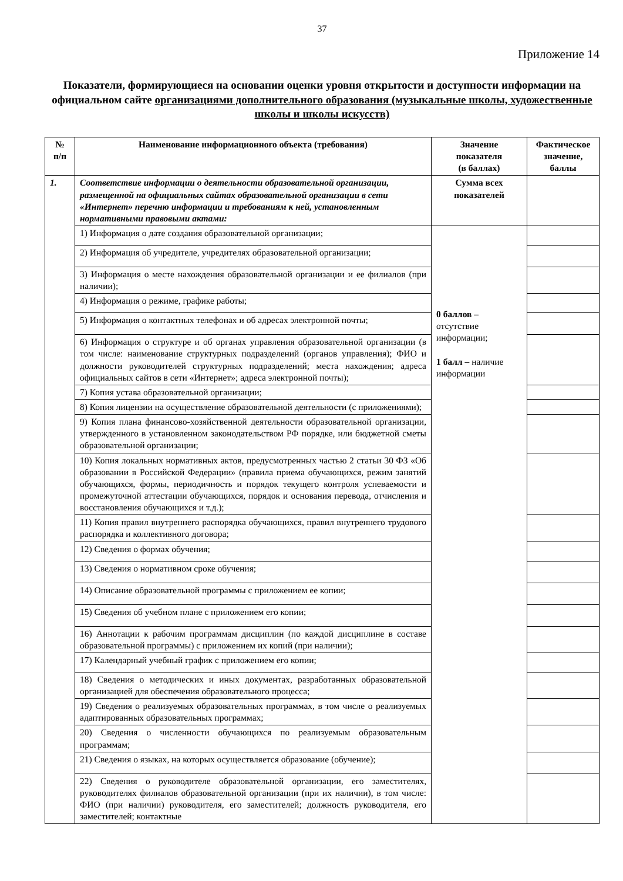37
Приложение 14
Показатели, формирующиеся на основании оценки уровня открытости и доступности информации на официальном сайте организациями дополнительного образования (музыкальные школы, художественные школы и школы искусств)
| № п/п | Наименование информационного объекта (требования) | Значение показателя (в баллах) | Фактическое значение, баллы |
| --- | --- | --- | --- |
| 1. | Соответствие информации о деятельности образовательной организации, размещенной на официальных сайтах образовательной организации в сети «Интернет» перечню информации и требованиям к ней, установленным нормативными правовыми актами: | Сумма всех показателей | |
| | 1) Информация о дате создания образовательной организации; | 0 баллов – отсутствие информации; 1 балл – наличие информации | |
| | 2) Информация об учредителе, учредителях образовательной организации; | | |
| | 3) Информация о месте нахождения образовательной организации и ее филиалов (при наличии); | | |
| | 4) Информация о режиме, графике работы; | | |
| | 5) Информация о контактных телефонах и об адресах электронной почты; | | |
| | 6) Информация о структуре и об органах управления образовательной организации (в том числе: наименование структурных подразделений (органов управления); ФИО и должности руководителей структурных подразделений; места нахождения; адреса официальных сайтов в сети «Интернет»; адреса электронной почты); | | |
| | 7) Копия устава образовательной организации; | | |
| | 8) Копия лицензии на осуществление образовательной деятельности (с приложениями); | | |
| | 9) Копия плана финансово-хозяйственной деятельности образовательной организации, утвержденного в установленном законодательством РФ порядке, или бюджетной сметы образовательной организации; | | |
| | 10) Копия локальных нормативных актов, предусмотренных частью 2 статьи 30 ФЗ «Об образовании в Российской Федерации» (правила приема обучающихся, режим занятий обучающихся, формы, периодичность и порядок текущего контроля успеваемости и промежуточной аттестации обучающихся, порядок и основания перевода, отчисления и восстановления обучающихся и т.д.); | | |
| | 11) Копия правил внутреннего распорядка обучающихся, правил внутреннего трудового распорядка и коллективного договора; | | |
| | 12) Сведения о формах обучения; | | |
| | 13) Сведения о нормативном сроке обучения; | | |
| | 14) Описание образовательной программы с приложением ее копии; | | |
| | 15) Сведения об учебном плане с приложением его копии; | | |
| | 16) Аннотации к рабочим программам дисциплин (по каждой дисциплине в составе образовательной программы) с приложением их копий (при наличии); | | |
| | 17) Календарный учебный график с приложением его копии; | | |
| | 18) Сведения о методических и иных документах, разработанных образовательной организацией для обеспечения образовательного процесса; | | |
| | 19) Сведения о реализуемых образовательных программах, в том числе о реализуемых адаптированных образовательных программах; | | |
| | 20) Сведения о численности обучающихся по реализуемым образовательным программам; | | |
| | 21) Сведения о языках, на которых осуществляется образование (обучение); | | |
| | 22) Сведения о руководителе образовательной организации, его заместителях, руководителях филиалов образовательной организации (при их наличии), в том числе: ФИО (при наличии) руководителя, его заместителей; должность руководителя, его заместителей; контактные | | |